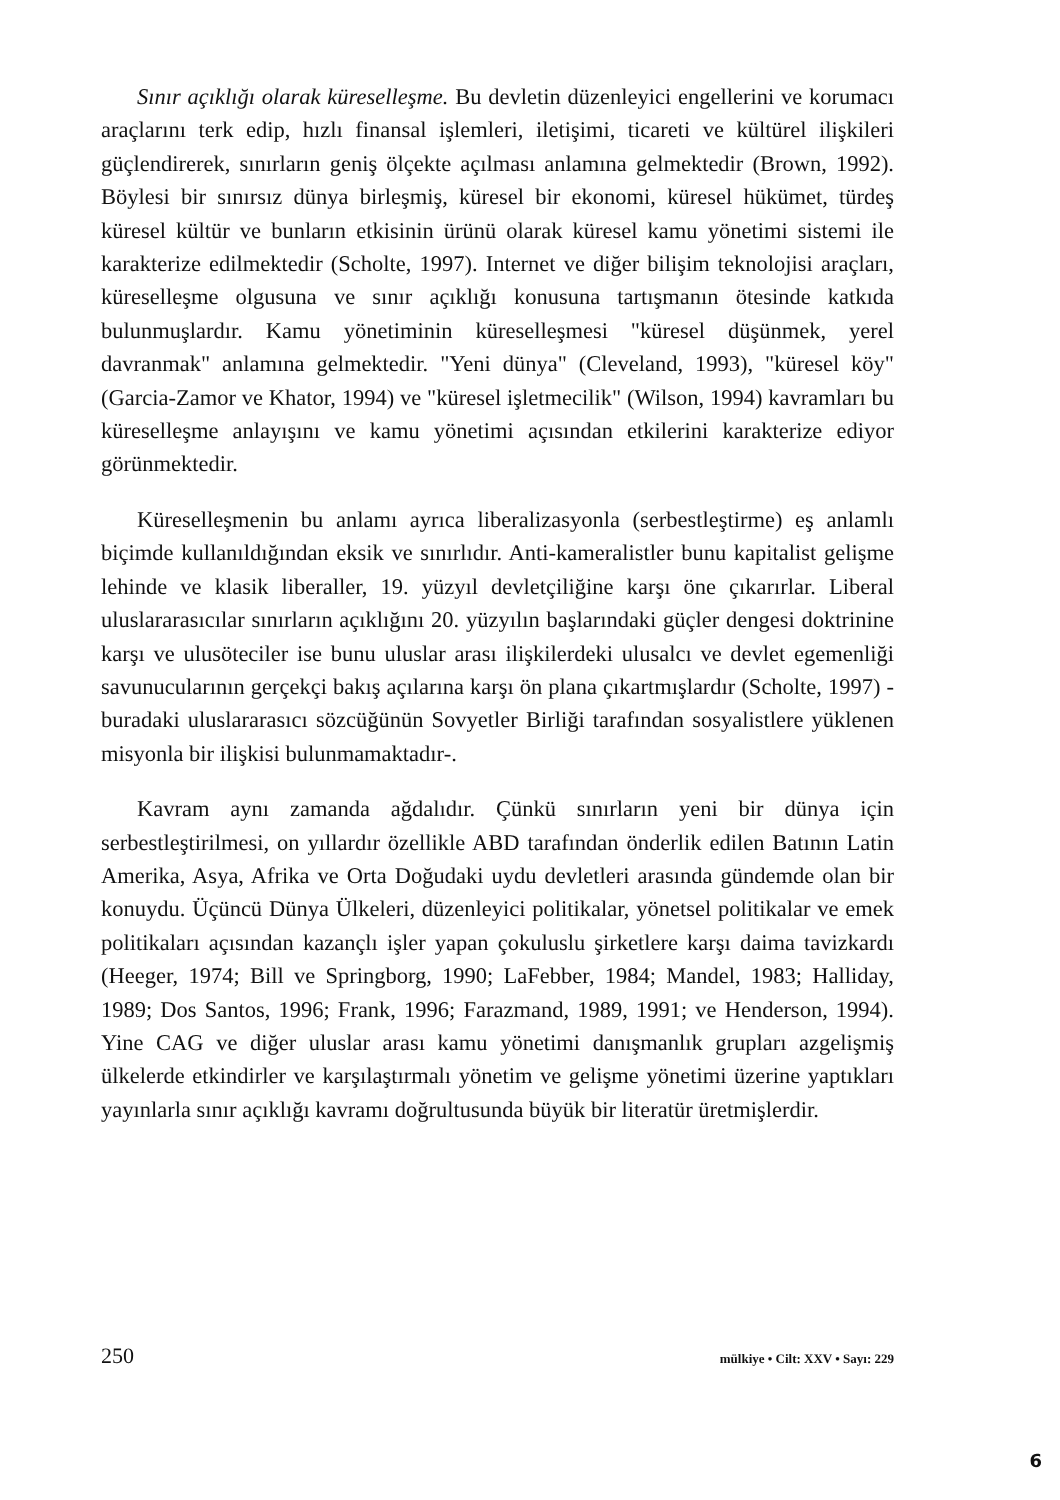Sınır açıklığı olarak küreselleşme. Bu devletin düzenleyici engellerini ve korumacı araçlarını terk edip, hızlı finansal işlemleri, iletişimi, ticareti ve kültürel ilişkileri güçlendirerek, sınırların geniş ölçekte açılması anlamına gelmektedir (Brown, 1992). Böylesi bir sınırsız dünya birleşmiş, küresel bir ekonomi, küresel hükümet, türdeş küresel kültür ve bunların etkisinin ürünü olarak küresel kamu yönetimi sistemi ile karakterize edilmektedir (Scholte, 1997). Internet ve diğer bilişim teknolojisi araçları, küreselleşme olgusuna ve sınır açıklığı konusuna tartışmanın ötesinde katkıda bulunmuşlardır. Kamu yönetiminin küreselleşmesi "küresel düşünmek, yerel davranmak" anlamına gelmektedir. "Yeni dünya" (Cleveland, 1993), "küresel köy" (Garcia-Zamor ve Khator, 1994) ve "küresel işletmecilik" (Wilson, 1994) kavramları bu küreselleşme anlayışını ve kamu yönetimi açısından etkilerini karakterize ediyor görünmektedir.
Küreselleşmenin bu anlamı ayrıca liberalizasyonla (serbestleştirme) eş anlamlı biçimde kullanıldığından eksik ve sınırlıdır. Anti-kameralistler bunu kapitalist gelişme lehinde ve klasik liberaller, 19. yüzyıl devletçiliğine karşı öne çıkarırlar. Liberal uluslararasıcılar sınırların açıklığını 20. yüzyılın başlarındaki güçler dengesi doktrinine karşı ve ulusöteciler ise bunu uluslar arası ilişkilerdeki ulusalcı ve devlet egemenliği savunucularının gerçekçi bakış açılarına karşı ön plana çıkartmışlardır (Scholte, 1997) -buradaki uluslararasıcı sözcüğünün Sovyetler Birliği tarafından sosyalistlere yüklenen misyonla bir ilişkisi bulunmamaktadır-.
Kavram aynı zamanda ağdalıdır. Çünkü sınırların yeni bir dünya için serbestleştirilmesi, on yıllardır özellikle ABD tarafından önderlik edilen Batının Latin Amerika, Asya, Afrika ve Orta Doğudaki uydu devletleri arasında gündemde olan bir konuydu. Üçüncü Dünya Ülkeleri, düzenleyici politikalar, yönetsel politikalar ve emek politikaları açısından kazançlı işler yapan çokuluslu şirketlere karşı daima tavizkardı (Heeger, 1974; Bill ve Springborg, 1990; LaFebber, 1984; Mandel, 1983; Halliday, 1989; Dos Santos, 1996; Frank, 1996; Farazmand, 1989, 1991; ve Henderson, 1994). Yine CAG ve diğer uluslar arası kamu yönetimi danışmanlık grupları azgelişmiş ülkelerde etkindirler ve karşılaştırmalı yönetim ve gelişme yönetimi üzerine yaptıkları yayınlarla sınır açıklığı kavramı doğrultusunda büyük bir literatür üretmişlerdir.
250 mülkiye • Cilt: XXV • Sayı: 229
6